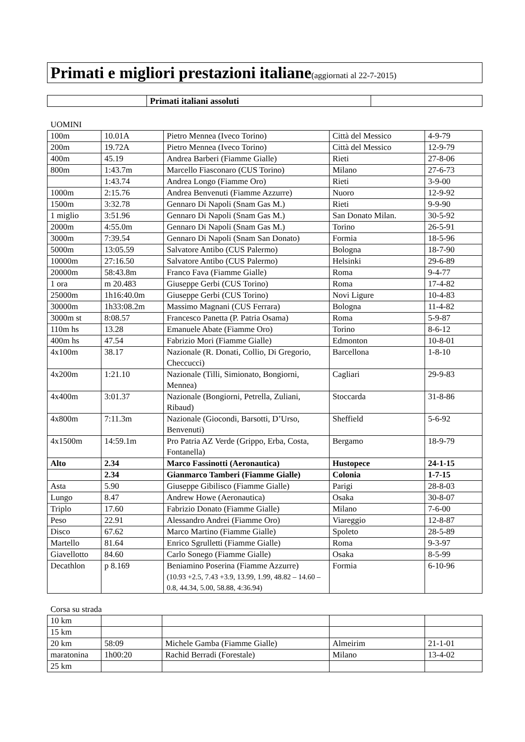Primati e migliori prestazioni italiane(aggiornati al 22-7-2015)
| | Primati italiani assoluti | |
UOMINI
| 100m | 10.01A | Pietro Mennea (Iveco Torino) | Città del Messico | 4-9-79 |
| 200m | 19.72A | Pietro Mennea (Iveco Torino) | Città del Messico | 12-9-79 |
| 400m | 45.19 | Andrea Barberi (Fiamme Gialle) | Rieti | 27-8-06 |
| 800m | 1:43.7m | Marcello Fiasconaro (CUS Torino) | Milano | 27-6-73 |
| | 1:43.74 | Andrea Longo (Fiamme Oro) | Rieti | 3-9-00 |
| 1000m | 2:15.76 | Andrea Benvenuti (Fiamme Azzurre) | Nuoro | 12-9-92 |
| 1500m | 3:32.78 | Gennaro Di Napoli (Snam Gas M.) | Rieti | 9-9-90 |
| 1 miglio | 3:51.96 | Gennaro Di Napoli (Snam Gas M.) | San Donato Milan. | 30-5-92 |
| 2000m | 4:55.0m | Gennaro Di Napoli (Snam Gas M.) | Torino | 26-5-91 |
| 3000m | 7:39.54 | Gennaro Di Napoli (Snam San Donato) | Formia | 18-5-96 |
| 5000m | 13:05.59 | Salvatore Antibo (CUS Palermo) | Bologna | 18-7-90 |
| 10000m | 27:16.50 | Salvatore Antibo (CUS Palermo) | Helsinki | 29-6-89 |
| 20000m | 58:43.8m | Franco Fava (Fiamme Gialle) | Roma | 9-4-77 |
| 1 ora | m 20.483 | Giuseppe Gerbi (CUS Torino) | Roma | 17-4-82 |
| 25000m | 1h16:40.0m | Giuseppe Gerbi (CUS Torino) | Novi Ligure | 10-4-83 |
| 30000m | 1h33:08.2m | Massimo Magnani (CUS Ferrara) | Bologna | 11-4-82 |
| 3000m st | 8:08.57 | Francesco Panetta (P. Patria Osama) | Roma | 5-9-87 |
| 110m hs | 13.28 | Emanuele Abate (Fiamme Oro) | Torino | 8-6-12 |
| 400m hs | 47.54 | Fabrizio Mori (Fiamme Gialle) | Edmonton | 10-8-01 |
| 4x100m | 38.17 | Nazionale (R. Donati, Collio, Di Gregorio, Checcucci) | Barcellona | 1-8-10 |
| 4x200m | 1:21.10 | Nazionale (Tilli, Simionato, Bongiorni, Mennea) | Cagliari | 29-9-83 |
| 4x400m | 3:01.37 | Nazionale (Bongiorni, Petrella, Zuliani, Ribaud) | Stoccarda | 31-8-86 |
| 4x800m | 7:11.3m | Nazionale (Giocondi, Barsotti, D’Urso, Benvenuti) | Sheffield | 5-6-92 |
| 4x1500m | 14:59.1m | Pro Patria AZ Verde (Grippo, Erba, Costa, Fontanella) | Bergamo | 18-9-79 |
| Alto | 2.34 | Marco Fassinotti (Aeronautica) | Hustopece | 24-1-15 |
| | 2.34 | Gianmarco Tamberi (Fiamme Gialle) | Colonia | 1-7-15 |
| Asta | 5.90 | Giuseppe Gibilisco (Fiamme Gialle) | Parigi | 28-8-03 |
| Lungo | 8.47 | Andrew Howe (Aeronautica) | Osaka | 30-8-07 |
| Triplo | 17.60 | Fabrizio Donato (Fiamme Gialle) | Milano | 7-6-00 |
| Peso | 22.91 | Alessandro Andrei (Fiamme Oro) | Viareggio | 12-8-87 |
| Disco | 67.62 | Marco Martino (Fiamme Gialle) | Spoleto | 28-5-89 |
| Martello | 81.64 | Enrico Sgrulletti (Fiamme Gialle) | Roma | 9-3-97 |
| Giavellotto | 84.60 | Carlo Sonego (Fiamme Gialle) | Osaka | 8-5-99 |
| Decathlon | p 8.169 | Beniamino Poserina (Fiamme Azzurre) (10.93 +2.5, 7.43 +3.9, 13.99, 1.99, 48.82 – 14.60 –0.8, 44.34, 5.00, 58.88, 4:36.94) | Formia | 6-10-96 |
Corsa su strada
| 10 km | | | | |
| 15 km | | | | |
| 20 km | 58:09 | Michele Gamba (Fiamme Gialle) | Almeirim | 21-1-01 |
| maratonina | 1h00:20 | Rachid Berradi (Forestale) | Milano | 13-4-02 |
| 25 km | | | | |